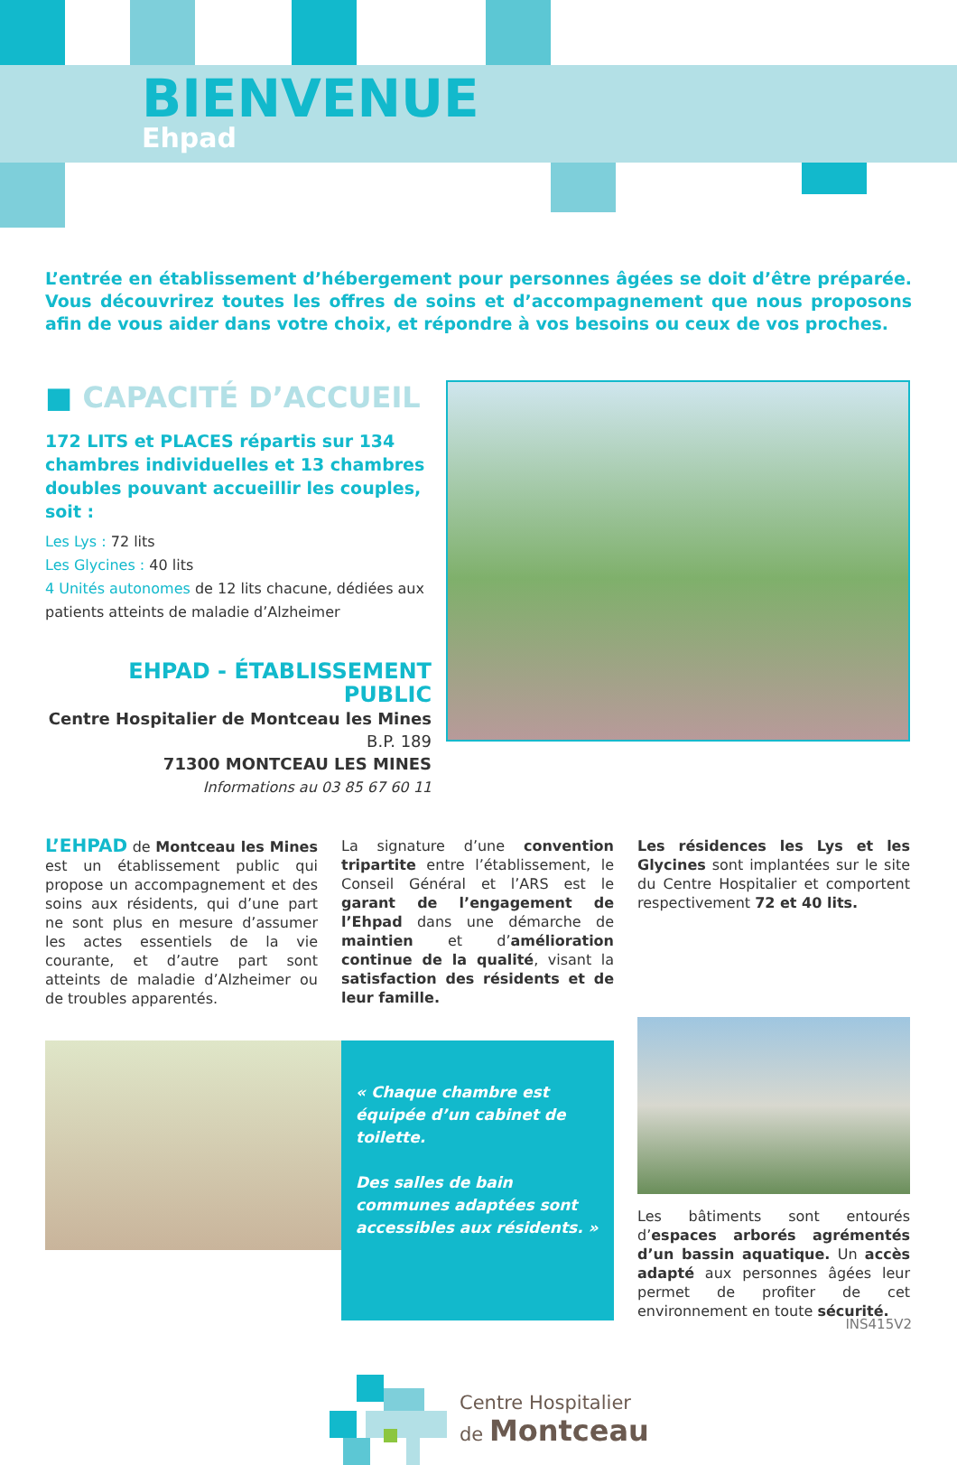BIENVENUE
Ehpad
L’entrée en établissement d’hébergement pour personnes âgées se doit d’être préparée. Vous découvrirez toutes les offres de soins et d’accompagnement que nous proposons afin de vous aider dans votre choix, et répondre à vos besoins ou ceux de vos proches.
■ CAPACITÉ D’ACCUEIL
172 LITS et PLACES répartis sur 134 chambres individuelles et 13 chambres doubles pouvant accueillir les couples, soit :
Les Lys : 72 lits
Les Glycines : 40 lits
4 Unités autonomes de 12 lits chacune, dédiées aux patients atteints de maladie d’Alzheimer
EHPAD - ÉTABLISSEMENT PUBLIC
Centre Hospitalier de Montceau les Mines
B.P. 189
71300 MONTCEAU LES MINES
Informations au 03 85 67 60 11
L’EHPAD de Montceau les Mines est un établissement public qui propose un accompagnement et des soins aux résidents, qui d’une part ne sont plus en mesure d’assumer les actes essentiels de la vie courante, et d’autre part sont atteints de maladie d’Alzheimer ou de troubles apparentés.
La signature d’une convention tripartite entre l’établissement, le Conseil Général et l’ARS est le garant de l’engagement de l’Ehpad dans une démarche de maintien et d’amélioration continue de la qualité, visant la satisfaction des résidents et de leur famille.
Les résidences les Lys et les Glycines sont implantées sur le site du Centre Hospitalier et comportent respectivement 72 et 40 lits.
« Chaque chambre est équipée d’un cabinet de toilette.
Des salles de bain communes adaptées sont accessibles aux résidents. »
Les bâtiments sont entourés d’espaces arborés agrémentés d’un bassin aquatique. Un accès adapté aux personnes âgées leur permet de profiter de cet environnement en toute sécurité.
Centre Hospitalier
de Montceau
INS415V2